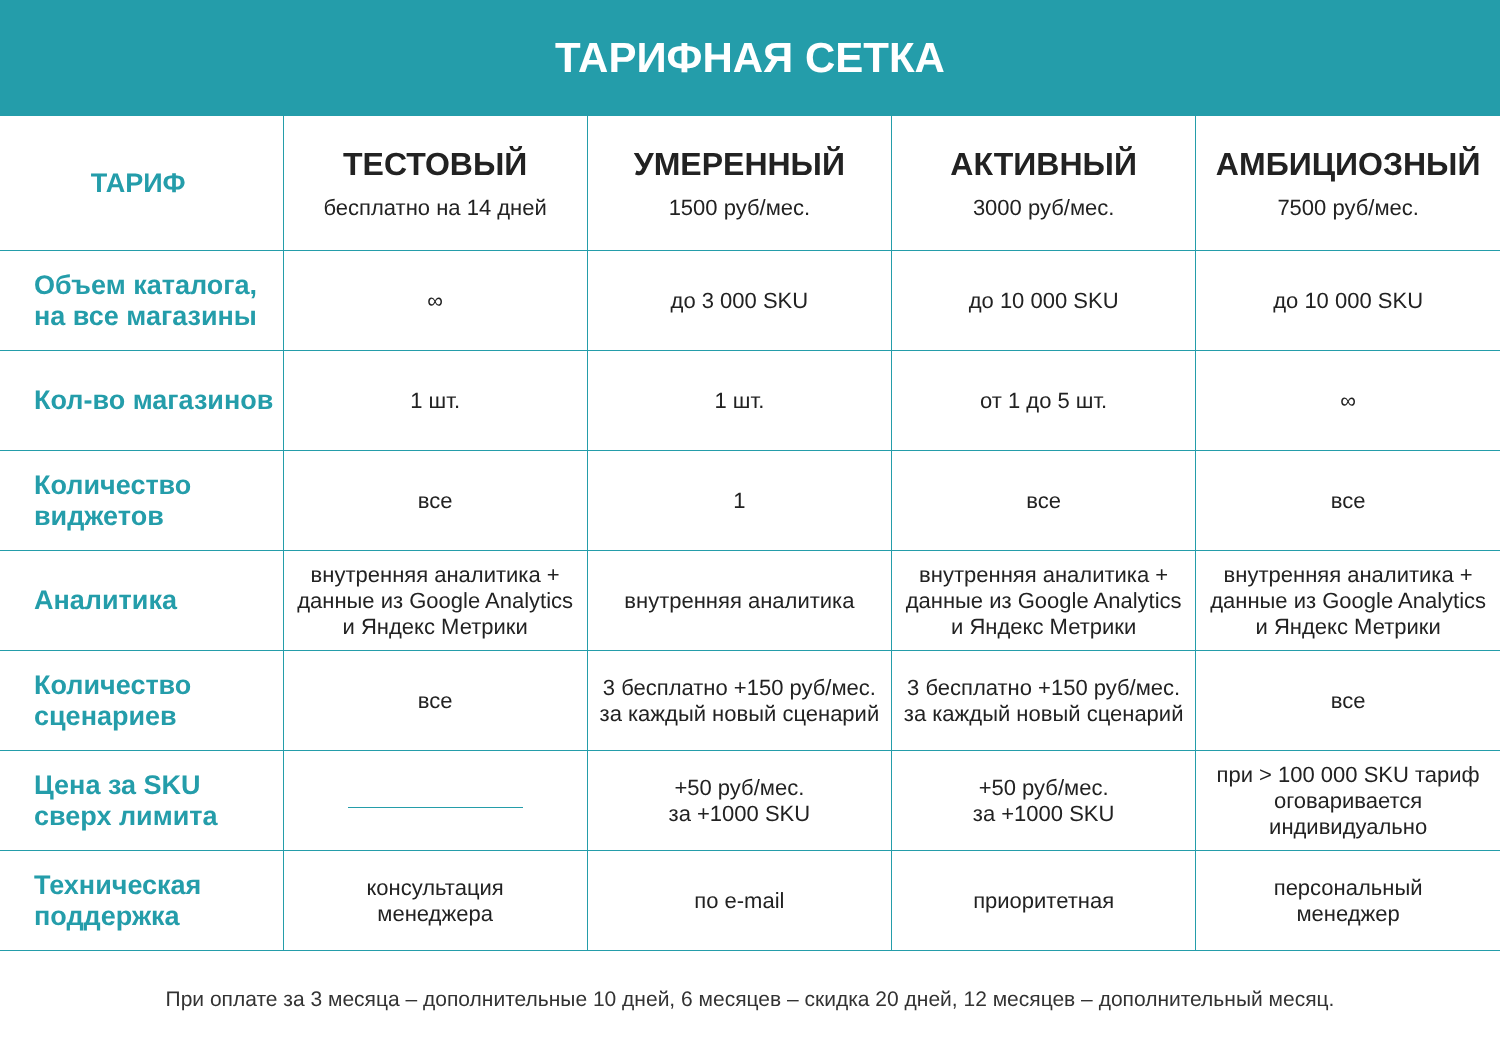ТАРИФНАЯ СЕТКА
| ТАРИФ | ТЕСТОВЫЙ бесплатно на 14 дней | УМЕРЕННЫЙ 1500 руб/мес. | АКТИВНЫЙ 3000 руб/мес. | АМБИЦИОЗНЫЙ 7500 руб/мес. |
| --- | --- | --- | --- | --- |
| Объем каталога, на все магазины | ∞ | до 3 000 SKU | до 10 000 SKU | до 10 000 SKU |
| Кол-во магазинов | 1 шт. | 1 шт. | от 1 до 5 шт. | ∞ |
| Количество виджетов | все | 1 | все | все |
| Аналитика | внутренняя аналитика + данные из Google Analytics и Яндекс Метрики | внутренняя аналитика | внутренняя аналитика + данные из Google Analytics и Яндекс Метрики | внутренняя аналитика + данные из Google Analytics и Яндекс Метрики |
| Количество сценариев | все | 3 бесплатно +150 руб/мес. за каждый новый сценарий | 3 бесплатно +150 руб/мес. за каждый новый сценарий | все |
| Цена за SKU сверх лимита | | +50 руб/мес. за +1000 SKU | +50 руб/мес. за +1000 SKU | при > 100 000 SKU тариф оговаривается индивидуально |
| Техническая поддержка | консультация менеджера | по e-mail | приоритетная | персональный менеджер |
При оплате за 3 месяца – дополнительные 10 дней, 6 месяцев – скидка 20 дней, 12 месяцев – дополнительный месяц.